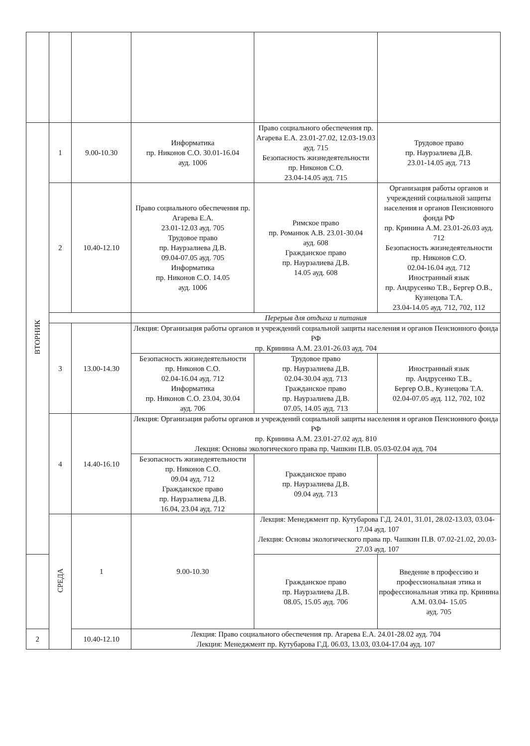| ВТОРНИК | 1 | 9.00-10.30 | Информатика пр. Никонов С.О. 30.01-16.04 ауд. 1006 | Право социального обеспечения пр. Агарева Е.А. 23.01-27.02, 12.03-19.03 ауд. 715 Безопасность жизнедеятельности пр. Никонов С.О. 23.04-14.05 ауд. 715 | Трудовое право пр. Наурзалиева Д.В. 23.01-14.05 ауд. 713 |
| | 2 | 10.40-12.10 | Право социального обеспечения пр. Агарева Е.А. 23.01-12.03 ауд. 705 Трудовое право пр. Наурзалиева Д.В. 09.04-07.05 ауд. 705 Информатика пр. Никонов С.О. 14.05 ауд. 1006 | Римское право пр. Романюк А.В. 23.01-30.04 ауд. 608 Гражданское право пр. Наурзалиева Д.В. 14.05 ауд. 608 | Организация работы органов и учреждений социальной защиты населения и органов Пенсионного фонда РФ пр. Кринина А.М. 23.01-26.03 ауд. 712 Безопасность жизнедеятельности пр. Никонов С.О. 02.04-16.04 ауд. 712 Иностранный язык пр. Андрусенко Т.В., Бергер О.В., Кузнецова Т.А. 23.04-14.05 ауд. 712, 702, 112 |
| | | | Перерыв для отдыха и питания | | |
| | 3 | 13.00-14.30 | Лекция: Организация работы органов и учреждений социальной защиты населения и органов Пенсионного фонда РФ пр. Кринина А.М. 23.01-26.03 ауд. 704 | | |
| | | | Безопасность жизнедеятельности пр. Никонов С.О. 02.04-16.04 ауд. 712 Информатика пр. Никонов С.О. 23.04, 30.04 ауд. 706 | Трудовое право пр. Наурзалиева Д.В. 02.04-30.04 ауд. 713 Гражданское право пр. Наурзалиева Д.В. 07.05, 14.05 ауд. 713 | Иностранный язык пр. Андрусенко Т.В., Бергер О.В., Кузнецова Т.А. 02.04-07.05 ауд. 112, 702, 102 |
| | 4 | 14.40-16.10 | Лекция: Организация работы органов и учреждений социальной защиты населения и органов Пенсионного фонда РФ пр. Кринина А.М. 23.01-27.02 ауд. 810 Лекция: Основы экологического права пр. Чашкин П.В. 05.03-02.04 ауд. 704 | | |
| | | | Безопасность жизнедеятельности пр. Никонов С.О. 09.04 ауд. 712 Гражданское право пр. Наурзалиева Д.В. 16.04, 23.04 ауд. 712 | Гражданское право пр. Наурзалиева Д.В. 09.04 ауд. 713 | |
| | СРЕДА | 1 | 9.00-10.30 | Лекция: Менеджмент пр. Кутубарова Г.Д. 24.01, 31.01, 28.02-13.03, 03.04-17.04 ауд. 107 Лекция: Основы экологического права пр. Чашкин П.В. 07.02-21.02, 20.03-27.03 ауд. 107 | |
| | | | | Гражданское право пр. Наурзалиева Д.В. 08.05, 15.05 ауд. 706 | Введение в профессию и профессиональная этика и профессиональная этика пр. Кринина А.М. 03.04- 15.05 ауд. 705 |
| 2 | | 10.40-12.10 | Лекция: Право социального обеспечения пр. Агарева Е.А. 24.01-28.02 ауд. 704 Лекция: Менеджмент пр. Кутубарова Г.Д. 06.03, 13.03, 03.04-17.04 ауд. 107 | | |